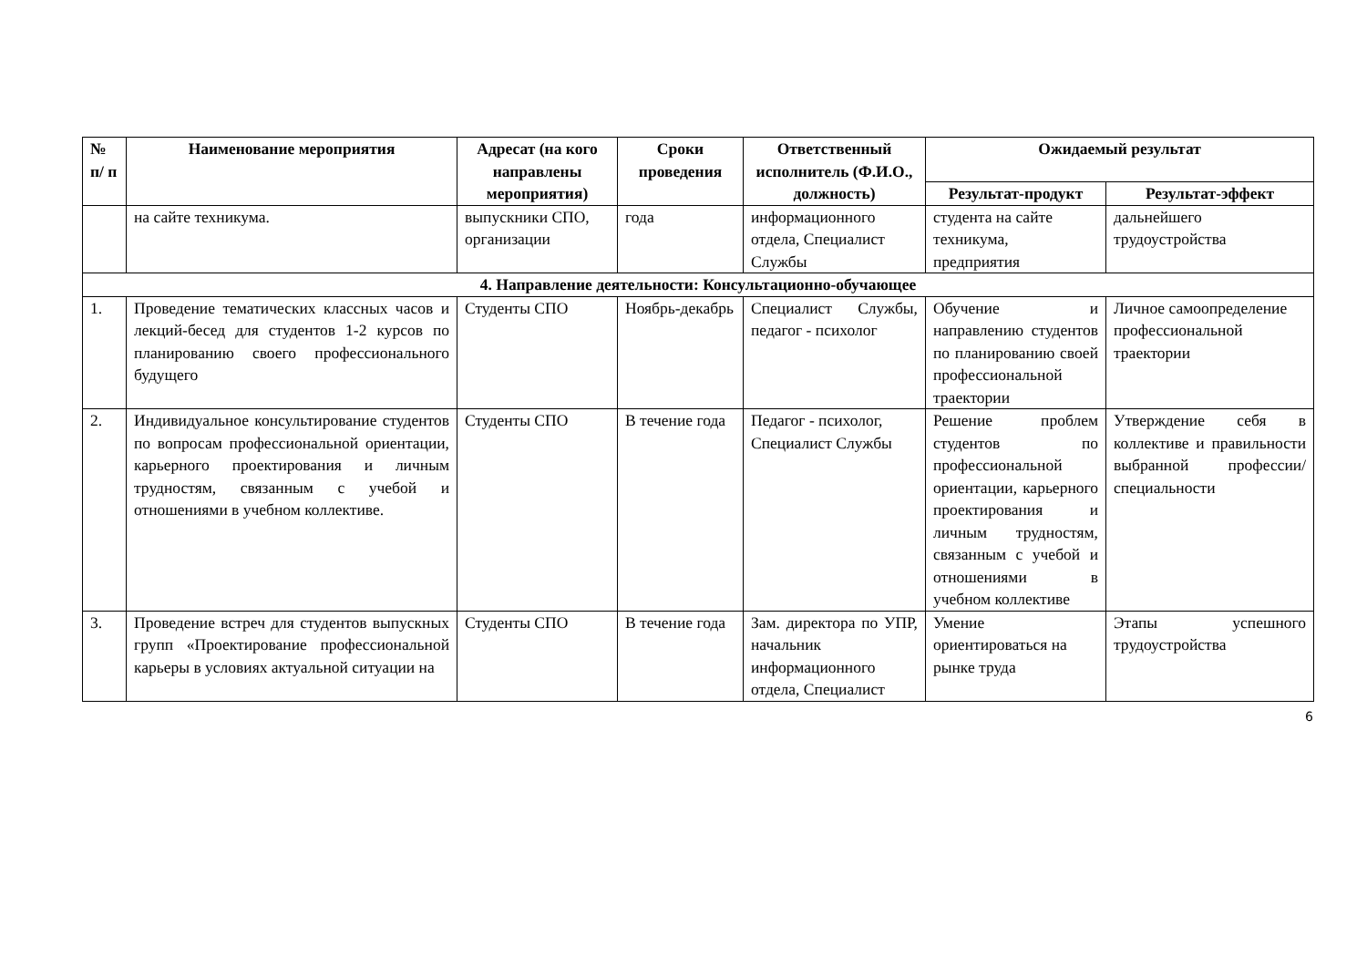| № п/ п | Наименование мероприятия | Адресат (на кого направлены мероприятия) | Сроки проведения | Ответственный исполнитель (Ф.И.О., должность) | Ожидаемый результат | |
| --- | --- | --- | --- | --- | --- | --- |
| | | | | | Результат-продукт | Результат-эффект |
| | на сайте техникума. | выпускники СПО, организации | года | информационного отдела, Специалист Службы | студента на сайте техникума, предприятия | дальнейшего трудоустройства |
| 4. Направление деятельности: Консультационно-обучающее | | | | | | |
| 1. | Проведение тематических классных часов и лекций-бесед для студентов 1-2 курсов по планированию своего профессионального будущего | Студенты СПО | Ноябрь-декабрь | Специалист Службы, педагог - психолог | Обучение и направлению студентов по планированию своей профессиональной траектории | Личное самоопределение профессиональной траектории |
| 2. | Индивидуальное консультирование студентов по вопросам профессиональной ориентации, карьерного проектирования и личным трудностям, связанным с учебой и отношениями в учебном коллективе. | Студенты СПО | В течение года | Педагог - психолог, Специалист Службы | Решение проблем студентов по профессиональной ориентации, карьерного проектирования и личным трудностям, связанным с учебой и отношениями в учебном коллективе | Утверждение себя в коллективе и правильности выбранной профессии/ специальности |
| 3. | Проведение встреч для студентов выпускных групп «Проектирование профессиональной карьеры в условиях актуальной ситуации на | Студенты СПО | В течение года | Зам. директора по УПР, начальник информационного отдела, Специалист | Умение ориентироваться на рынке труда | Этапы успешного трудоустройства |
6